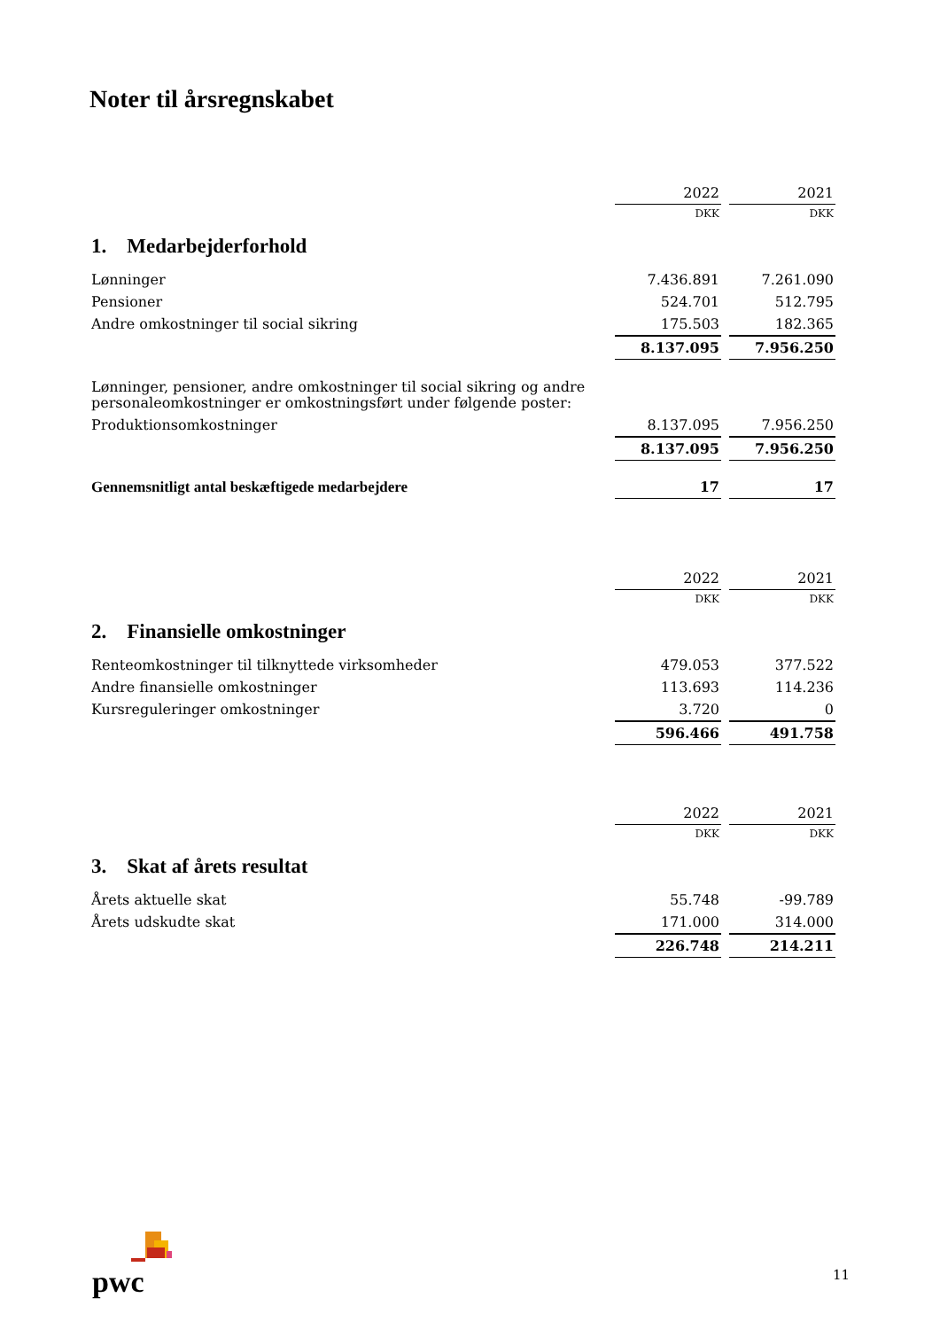Noter til årsregnskabet
| | 2022 | 2021 |
| | DKK | DKK |
| 1. Medarbejderforhold | | |
| Lønninger | 7.436.891 | 7.261.090 |
| Pensioner | 524.701 | 512.795 |
| Andre omkostninger til social sikring | 175.503 | 182.365 |
| | 8.137.095 | 7.956.250 |
| Lønninger, pensioner, andre omkostninger til social sikring og andre personaleomkostninger er omkostningsført under følgende poster: | | |
| Produktionsomkostninger | 8.137.095 | 7.956.250 |
| | 8.137.095 | 7.956.250 |
| Gennemsnitligt antal beskæftigede medarbejdere | 17 | 17 |
| | 2022 | 2021 |
| | DKK | DKK |
| 2. Finansielle omkostninger | | |
| Renteomkostninger til tilknyttede virksomheder | 479.053 | 377.522 |
| Andre finansielle omkostninger | 113.693 | 114.236 |
| Kursreguleringer omkostninger | 3.720 | 0 |
| | 596.466 | 491.758 |
| | 2022 | 2021 |
| | DKK | DKK |
| 3. Skat af årets resultat | | |
| Årets aktuelle skat | 55.748 | -99.789 |
| Årets udskudte skat | 171.000 | 314.000 |
| | 226.748 | 214.211 |
pwc
11